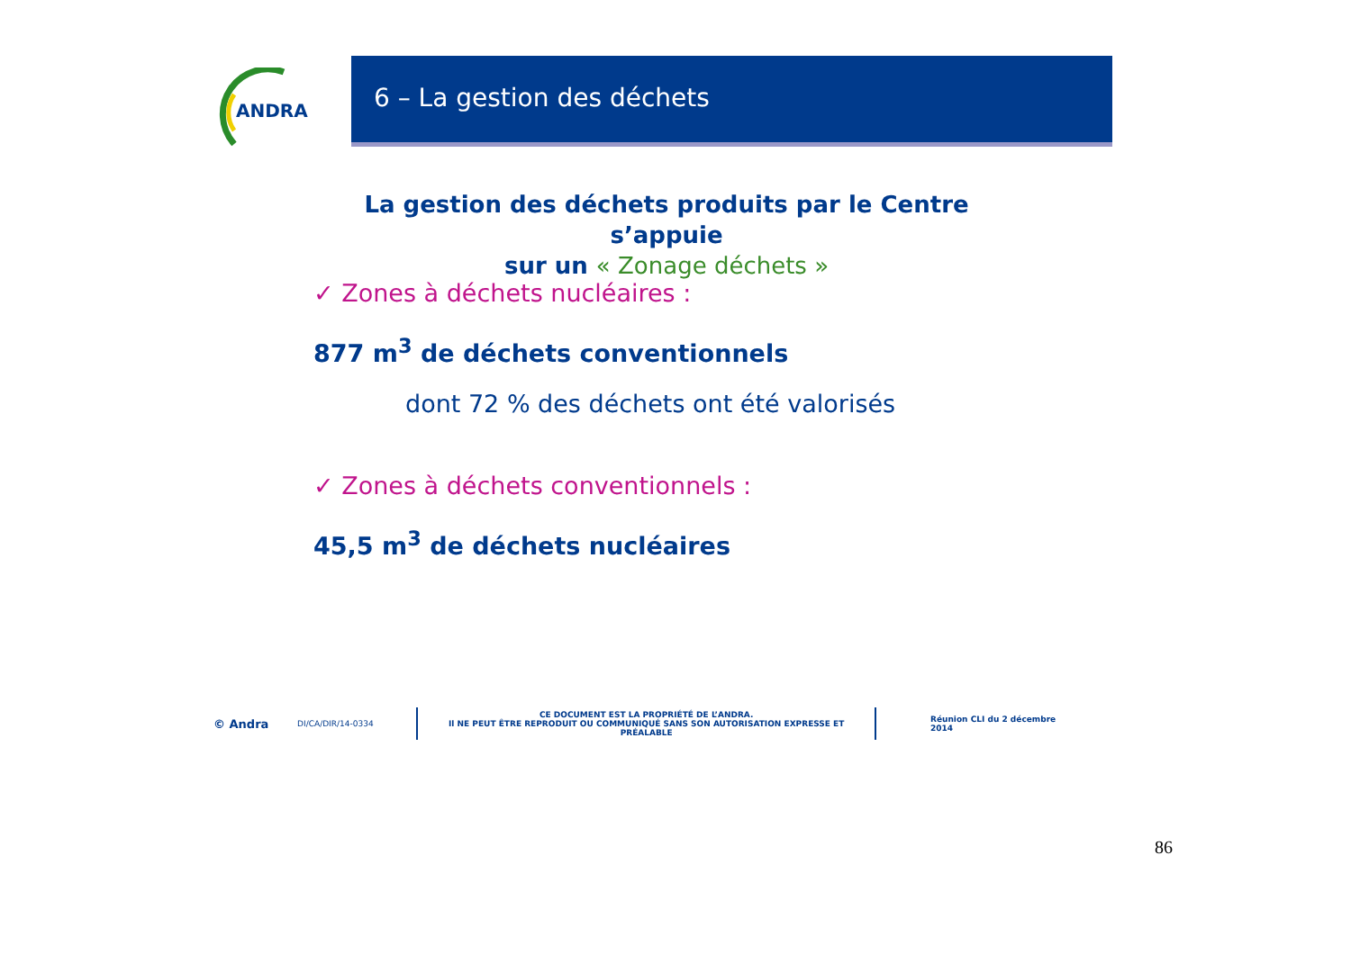ANDRA
6 – La gestion des déchets
La gestion des déchets produits par le Centre s’appuie
sur un « Zonage déchets »
✓ Zones à déchets nucléaires :
877 m<sup>3</sup> de déchets conventionnels
dont 72 % des déchets ont été valorisés
✓ Zones à déchets conventionnels :
45,5 m<sup>3</sup> de déchets nucléaires
© Andra DI/CA/DIR/14-0334 CE DOCUMENT EST LA PROPRIÉTÉ DE L’ANDRA.
Il NE PEUT ÊTRE REPRODUIT OU COMMUNIQUÉ SANS SON AUTORISATION EXPRESSE ET PRÉALABLE Réunion CLI du 2 décembre 2014
86